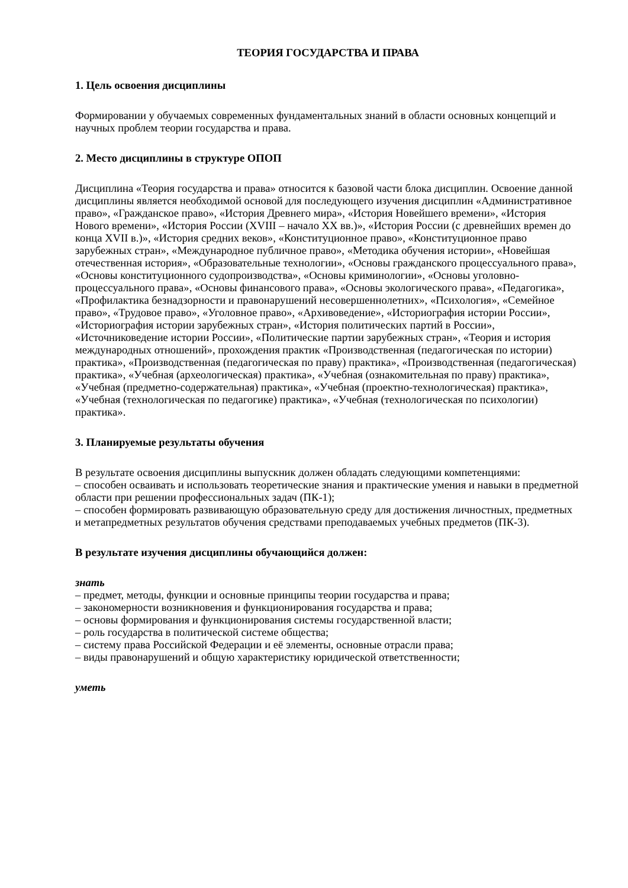ТЕОРИЯ ГОСУДАРСТВА И ПРАВА
1. Цель освоения дисциплины
Формировании у обучаемых современных фундаментальных знаний в области основных концепций и научных проблем теории государства и права.
2. Место дисциплины в структуре ОПОП
Дисциплина «Теория государства и права» относится к базовой части блока дисциплин. Освоение данной дисциплины является необходимой основой для последующего изучения дисциплин «Административное право», «Гражданское право», «История Древнего мира», «История Новейшего времени», «История Нового времени», «История России (XVIII – начало XX вв.)», «История России (с древнейших времен до конца XVII в.)», «История средних веков», «Конституционное право», «Конституционное право зарубежных стран», «Международное публичное право», «Методика обучения истории», «Новейшая отечественная история», «Образовательные технологии», «Основы гражданского процессуального права», «Основы конституционного судопроизводства», «Основы криминологии», «Основы уголовно-процессуального права», «Основы финансового права», «Основы экологического права», «Педагогика», «Профилактика безнадзорности и правонарушений несовершеннолетних», «Психология», «Семейное право», «Трудовое право», «Уголовное право», «Архивоведение», «Историография истории России», «Историография истории зарубежных стран», «История политических партий в России», «Источниковедение истории России», «Политические партии зарубежных стран», «Теория и история международных отношений», прохождения практик «Производственная (педагогическая по истории) практика», «Производственная (педагогическая по праву) практика», «Производственная (педагогическая) практика», «Учебная (археологическая) практика», «Учебная (ознакомительная по праву) практика», «Учебная (предметно-содержательная) практика», «Учебная (проектно-технологическая) практика», «Учебная (технологическая по педагогике) практика», «Учебная (технологическая по психологии) практика».
3. Планируемые результаты обучения
В результате освоения дисциплины выпускник должен обладать следующими компетенциями:
– способен осваивать и использовать теоретические знания и практические умения и навыки в предметной области при решении профессиональных задач (ПК-1);
– способен формировать развивающую образовательную среду для достижения личностных, предметных и метапредметных результатов обучения средствами преподаваемых учебных предметов (ПК-3).
В результате изучения дисциплины обучающийся должен:
знать
– предмет, методы, функции и основные принципы теории государства и права;
– закономерности возникновения и функционирования государства и права;
– основы формирования и функционирования системы государственной власти;
– роль государства в политической системе общества;
– систему права Российской Федерации и её элементы, основные отрасли права;
– виды правонарушений и общую характеристику юридической ответственности;
уметь